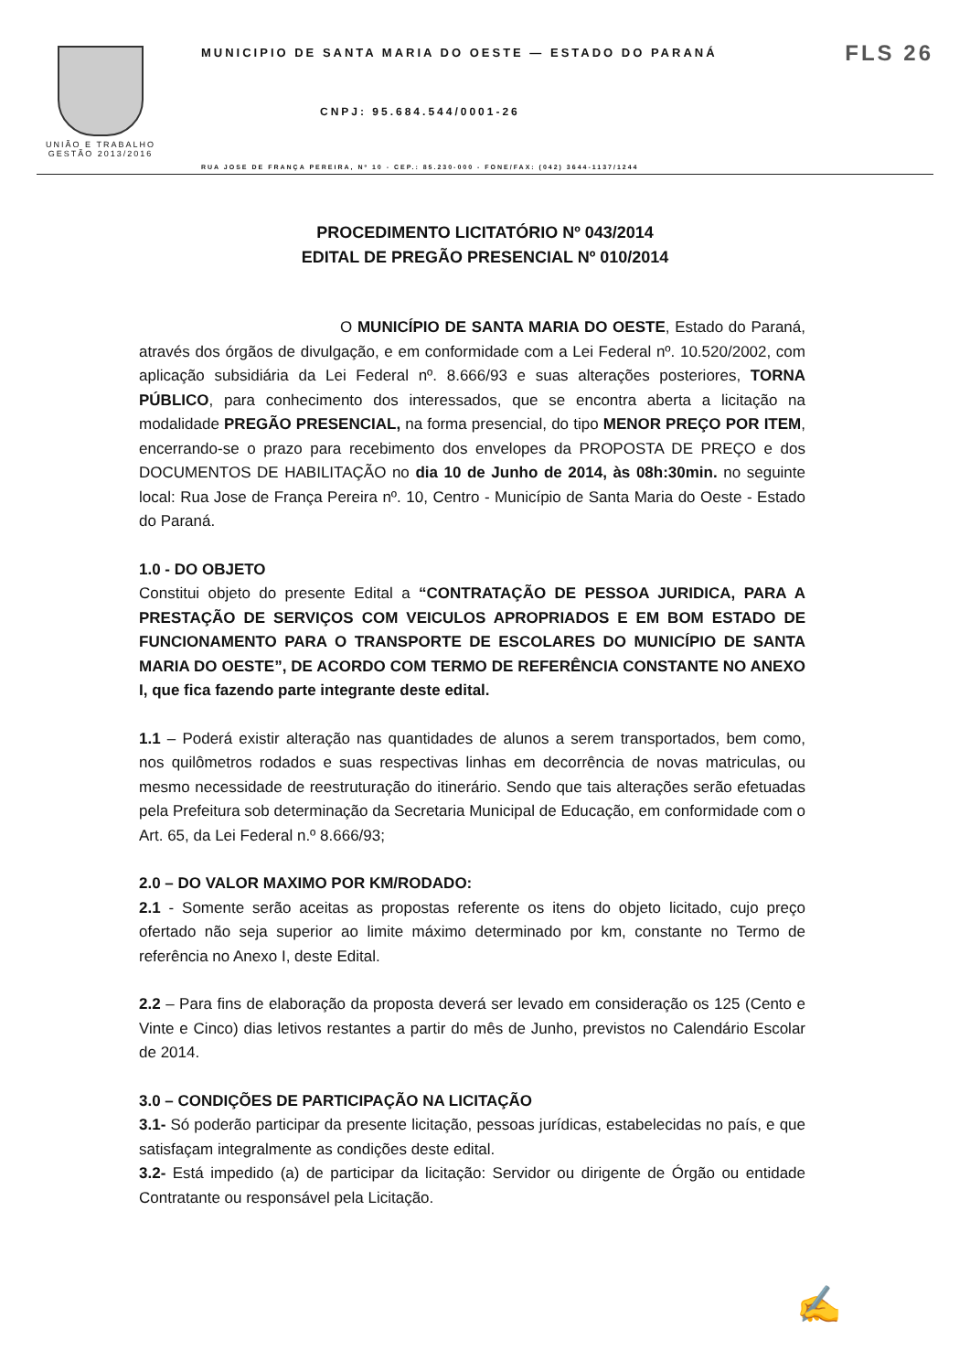UNIÃO E TRABALHO
GESTÃO 2013/2016
MUNICIPIO DE SANTA MARIA DO OESTE — ESTADO DO PARANÁ FLS 26
CNPJ: 95.684.544/0001-26
RUA JOSE DE FRANÇA PEREIRA, Nº 10 - CEP.: 85.230-000 - FONE/FAX: (042) 3644-1137/1244
PROCEDIMENTO LICITATÓRIO Nº 043/2014
EDITAL DE PREGÃO PRESENCIAL Nº 010/2014
O MUNICÍPIO DE SANTA MARIA DO OESTE, Estado do Paraná, através dos órgãos de divulgação, e em conformidade com a Lei Federal nº. 10.520/2002, com aplicação subsidiária da Lei Federal nº. 8.666/93 e suas alterações posteriores, TORNA PÚBLICO, para conhecimento dos interessados, que se encontra aberta a licitação na modalidade PREGÃO PRESENCIAL, na forma presencial, do tipo MENOR PREÇO POR ITEM, encerrando-se o prazo para recebimento dos envelopes da PROPOSTA DE PREÇO e dos DOCUMENTOS DE HABILITAÇÃO no dia 10 de Junho de 2014, às 08h:30min. no seguinte local: Rua Jose de França Pereira nº. 10, Centro - Município de Santa Maria do Oeste - Estado do Paraná.
1.0 - DO OBJETO
Constitui objeto do presente Edital a “CONTRATAÇÃO DE PESSOA JURIDICA, PARA A PRESTAÇÃO DE SERVIÇOS COM VEICULOS APROPRIADOS E EM BOM ESTADO DE FUNCIONAMENTO PARA O TRANSPORTE DE ESCOLARES DO MUNICÍPIO DE SANTA MARIA DO OESTE”, DE ACORDO COM TERMO DE REFERÊNCIA CONSTANTE NO ANEXO I, que fica fazendo parte integrante deste edital.
1.1 – Poderá existir alteração nas quantidades de alunos a serem transportados, bem como, nos quilômetros rodados e suas respectivas linhas em decorrência de novas matriculas, ou mesmo necessidade de reestruturação do itinerário. Sendo que tais alterações serão efetuadas pela Prefeitura sob determinação da Secretaria Municipal de Educação, em conformidade com o Art. 65, da Lei Federal n.º 8.666/93;
2.0 – DO VALOR MAXIMO POR KM/RODADO:
2.1 - Somente serão aceitas as propostas referente os itens do objeto licitado, cujo preço ofertado não seja superior ao limite máximo determinado por km, constante no Termo de referência no Anexo I, deste Edital.
2.2 – Para fins de elaboração da proposta deverá ser levado em consideração os 125 (Cento e Vinte e Cinco) dias letivos restantes a partir do mês de Junho, previstos no Calendário Escolar de 2014.
3.0 – CONDIÇÕES DE PARTICIPAÇÃO NA LICITAÇÃO
3.1- Só poderão participar da presente licitação, pessoas jurídicas, estabelecidas no país, e que satisfaçam integralmente as condições deste edital.
3.2- Está impedido (a) de participar da licitação: Servidor ou dirigente de Órgão ou entidade Contratante ou responsável pela Licitação.
✍